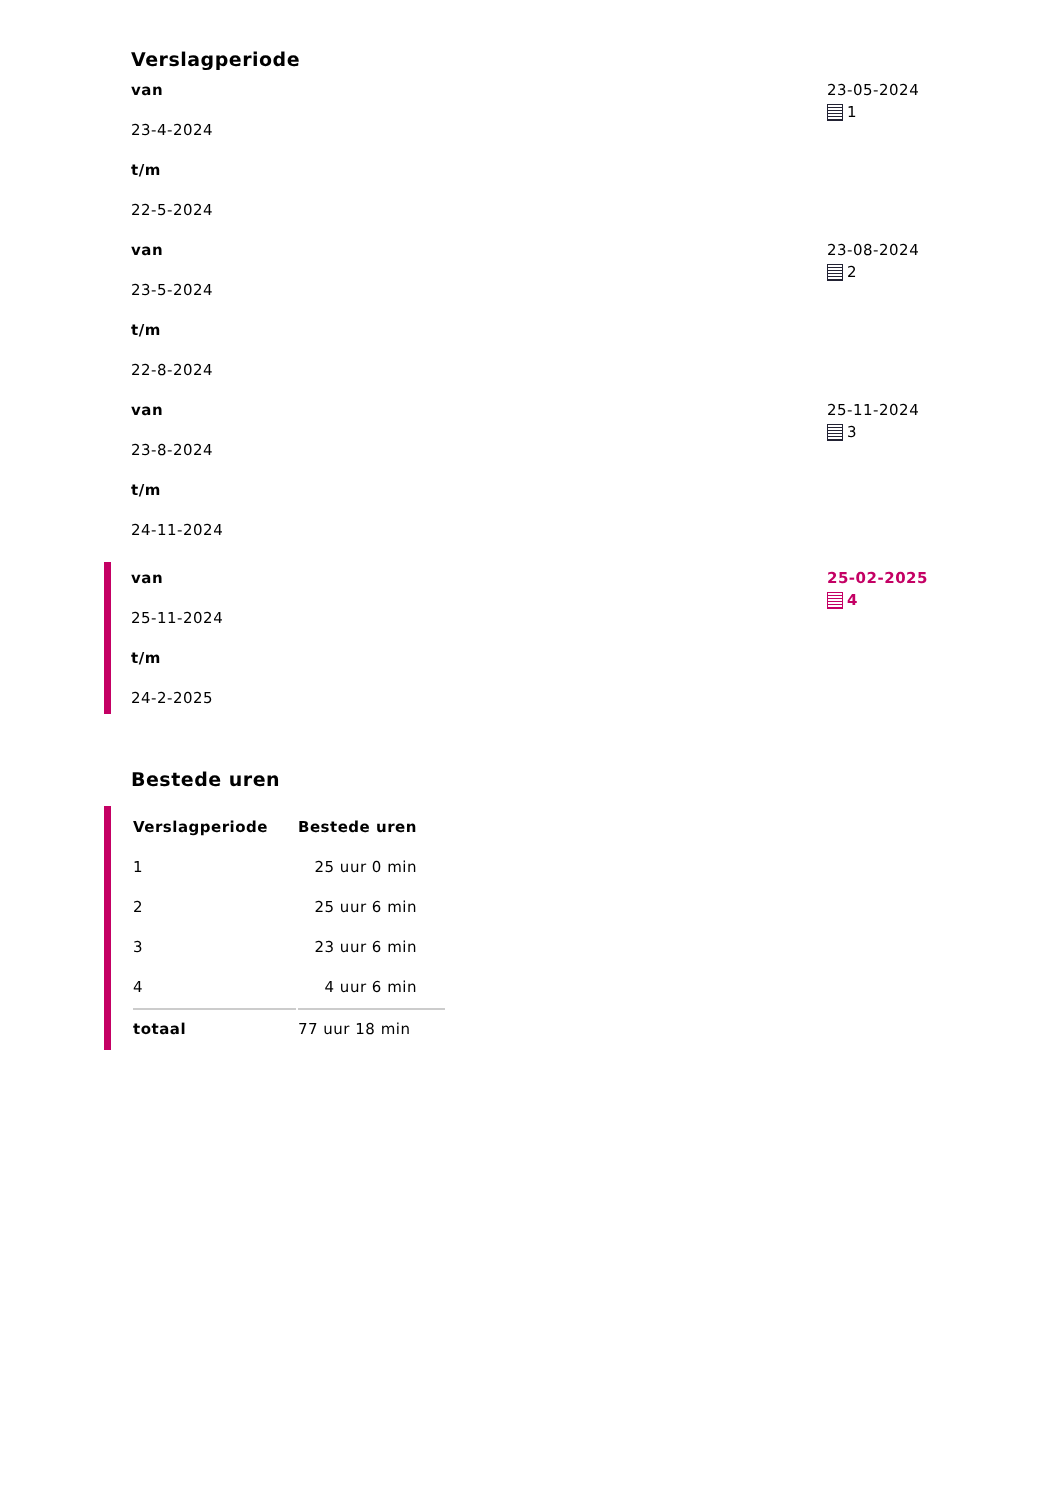Verslagperiode
van
23-4-2024
t/m
22-5-2024
23-05-2024
1
van
23-5-2024
t/m
22-8-2024
23-08-2024
2
van
23-8-2024
t/m
24-11-2024
25-11-2024
3
van
25-11-2024
t/m
24-2-2025
25-02-2025
4
Bestede uren
| Verslagperiode | Bestede uren |
| --- | --- |
| 1 | 25 uur 0 min |
| 2 | 25 uur 6 min |
| 3 | 23 uur 6 min |
| 4 | 4 uur 6 min |
| totaal | 77 uur 18 min |